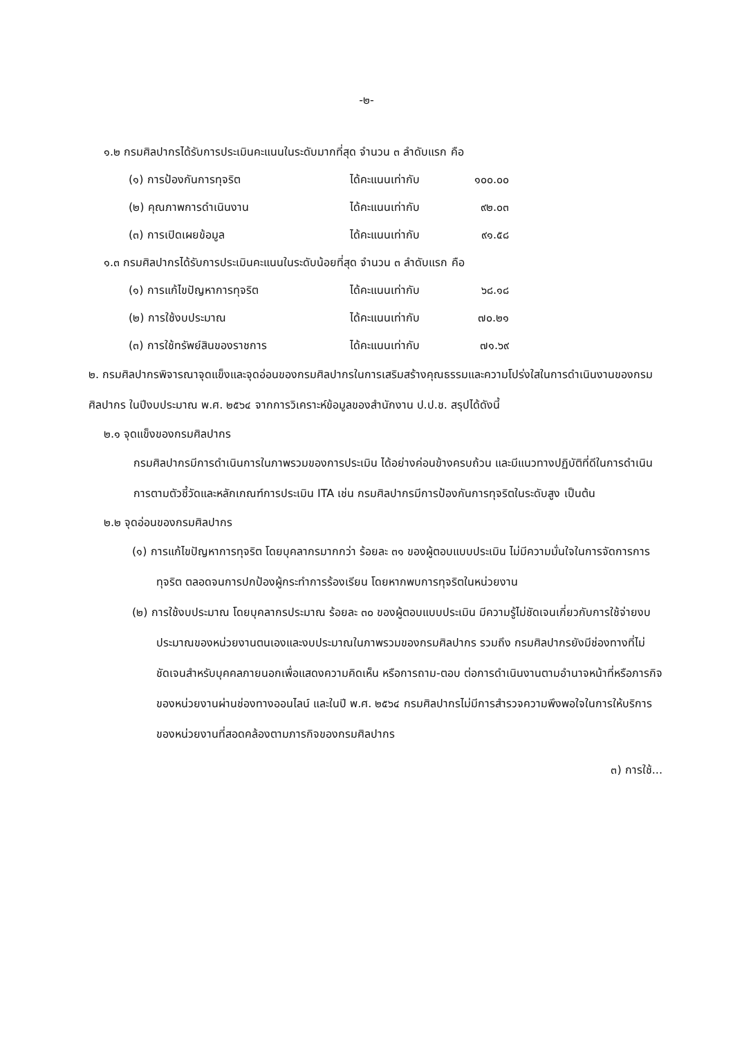-๒-
๑.๒ กรมศิลปากรได้รับการประเมินคะแนนในระดับมากที่สุด จำนวน ๓ ลำดับแรก คือ
(๑) การป้องกันการทุจริต ได้คะแนนเท่ากับ ๑๐๐.๐๐
(๒) คุณภาพการดำเนินงาน ได้คะแนนเท่ากับ ๙๒.๐๓
(๓) การเปิดเผยข้อมูล ได้คะแนนเท่ากับ ๙๑.๕๘
๑.๓ กรมศิลปากรได้รับการประเมินคะแนนในระดับน้อยที่สุด จำนวน ๓ ลำดับแรก คือ
(๑) การแก้ไขปัญหาการทุจริต ได้คะแนนเท่ากับ ๖๘.๑๘
(๒) การใช้งบประมาณ ได้คะแนนเท่ากับ ๗๐.๒๑
(๓) การใช้ทรัพย์สินของราชการ ได้คะแนนเท่ากับ ๗๑.๖๙
๒. กรมศิลปากรพิจารณาจุดแข็งและจุดอ่อนของกรมศิลปากรในการเสริมสร้างคุณธรรมและความโปร่งใสในการดำเนินงานของกรมศิลปากร ในปีงบประมาณ พ.ศ. ๒๕๖๔ จากการวิเคราะห์ข้อมูลของสำนักงาน ป.ป.ช. สรุปได้ดังนี้
๒.๑ จุดแข็งของกรมศิลปากร
กรมศิลปากรมีการดำเนินการในภาพรวมของการประเมิน ได้อย่างค่อนข้างครบถ้วน และมีแนวทางปฏิบัติที่ดีในการดำเนินการตามตัวชี้วัดและหลักเกณฑ์การประเมิน ITA เช่น กรมศิลปากรมีการป้องกันการทุจริตในระดับสูง เป็นต้น
๒.๒ จุดอ่อนของกรมศิลปากร
(๑) การแก้ไขปัญหาการทุจริต โดยบุคลากรมากกว่า ร้อยละ ๓๑ ของผู้ตอบแบบประเมิน ไม่มีความมั่นใจในการจัดการการทุจริต ตลอดจนการปกป้องผู้กระทำการร้องเรียน โดยหากพบการทุจริตในหน่วยงาน
(๒) การใช้งบประมาณ โดยบุคลากรประมาณ ร้อยละ ๓๐ ของผู้ตอบแบบประเมิน มีความรู้ไม่ชัดเจนเกี่ยวกับการใช้จ่ายงบประมาณของหน่วยงานตนเองและงบประมาณในภาพรวมของกรมศิลปากร รวมถึง กรมศิลปากรยังมีช่องทางที่ไม่ชัดเจนสำหรับบุคคลภายนอกเพื่อแสดงความคิดเห็น หรือการถาม-ตอบ ต่อการดำเนินงานตามอำนาจหน้าที่หรือภารกิจของหน่วยงานผ่านช่องทางออนไลน์ และในปี พ.ศ. ๒๕๖๔ กรมศิลปากรไม่มีการสำรวจความพึงพอใจในการให้บริการของหน่วยงานที่สอดคล้องตามภารกิจของกรมศิลปากร
๓) การใช้...